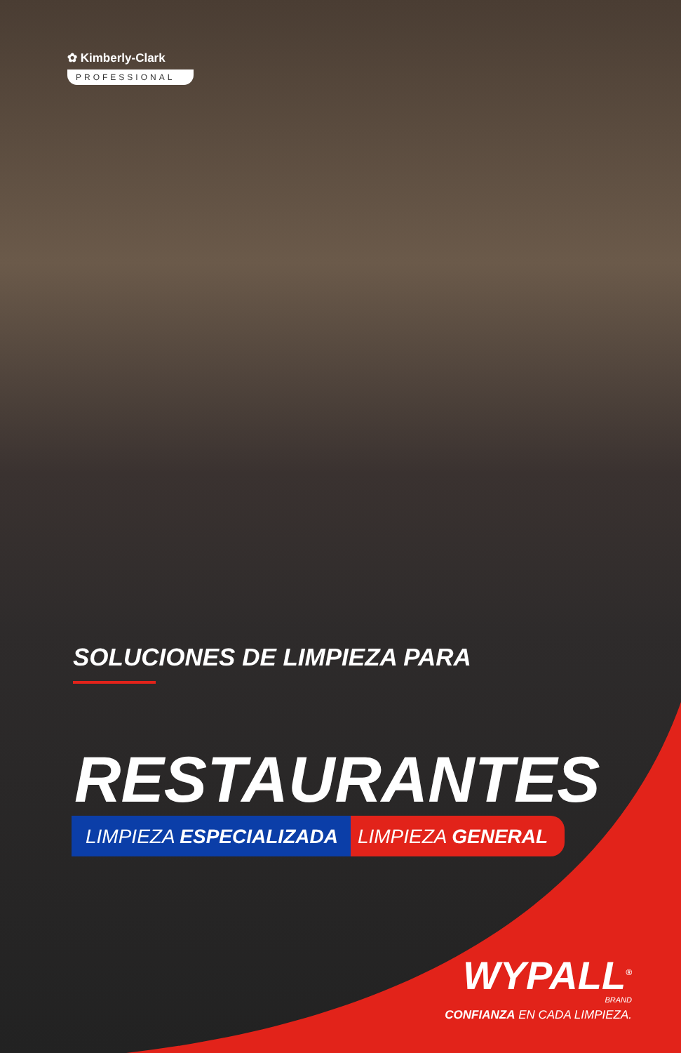✿ Kimberly-Clark
PROFESSIONAL
SOLUCIONES DE LIMPIEZA PARA
RESTAURANTES
LIMPIEZA ESPECIALIZADA LIMPIEZA GENERAL
WYPALL<sup>®</sup>
BRAND
CONFIANZA EN CADA LIMPIEZA.